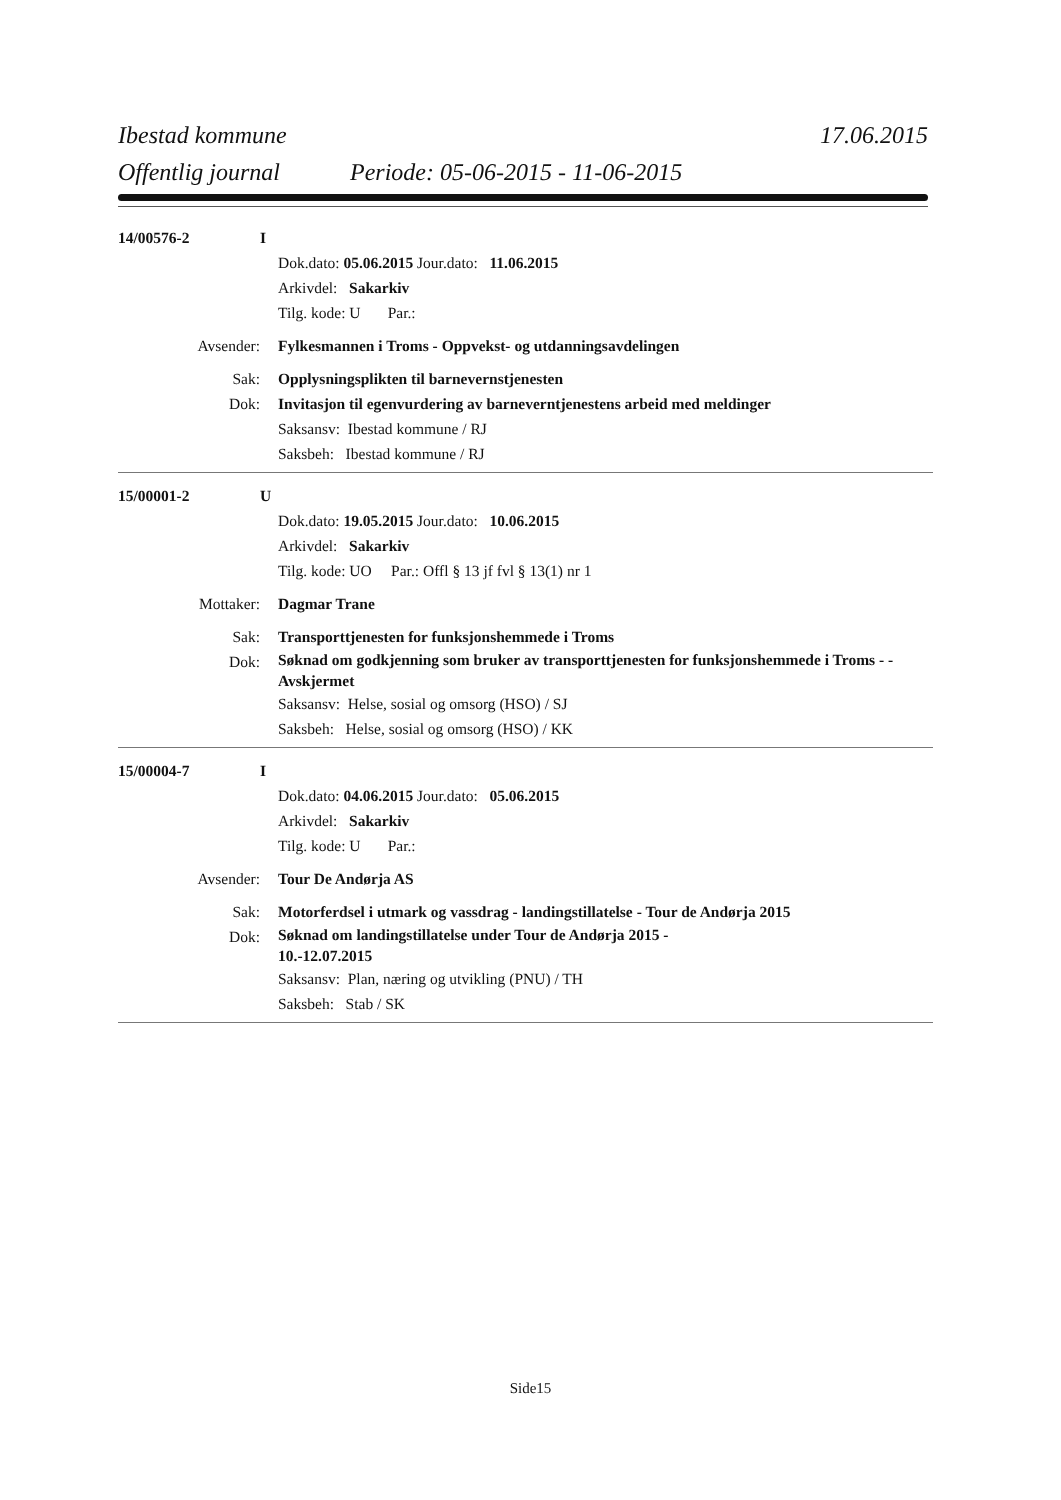Ibestad kommune 17.06.2015
Offentlig journal Periode: 05-06-2015 - 11-06-2015
14/00576-2 I
Dok.dato: 05.06.2015 Jour.dato: 11.06.2015
Arkivdel: Sakarkiv
Tilg. kode: U Par.:
Avsender: Fylkesmannen i Troms - Oppvekst- og utdanningsavdelingen
Sak: Opplysningsplikten til barnevernstjenesten
Dok: Invitasjon til egenvurdering av barneverntjenestens arbeid med meldinger
Saksansv: Ibestad kommune / RJ
Saksbeh: Ibestad kommune / RJ
15/00001-2 U
Dok.dato: 19.05.2015 Jour.dato: 10.06.2015
Arkivdel: Sakarkiv
Tilg. kode: UO Par.: Offl § 13 jf fvl § 13(1) nr 1
Mottaker: Dagmar Trane
Sak: Transporttjenesten for funksjonshemmede i Troms
Dok:
Søknad om godkjenning som bruker av transporttjenesten for funksjonshemmede i Troms - - Avskjermet
Saksansv: Helse, sosial og omsorg (HSO) / SJ
Saksbeh: Helse, sosial og omsorg (HSO) / KK
15/00004-7 I
Dok.dato: 04.06.2015 Jour.dato: 05.06.2015
Arkivdel: Sakarkiv
Tilg. kode: U Par.:
Avsender: Tour De Andørja AS
Sak: Motorferdsel i utmark og vassdrag - landingstillatelse - Tour de Andørja 2015
Dok:
Søknad om landingstillatelse under Tour de Andørja 2015 -
10.-12.07.2015
Saksansv: Plan, næring og utvikling (PNU) / TH
Saksbeh: Stab / SK
Side15